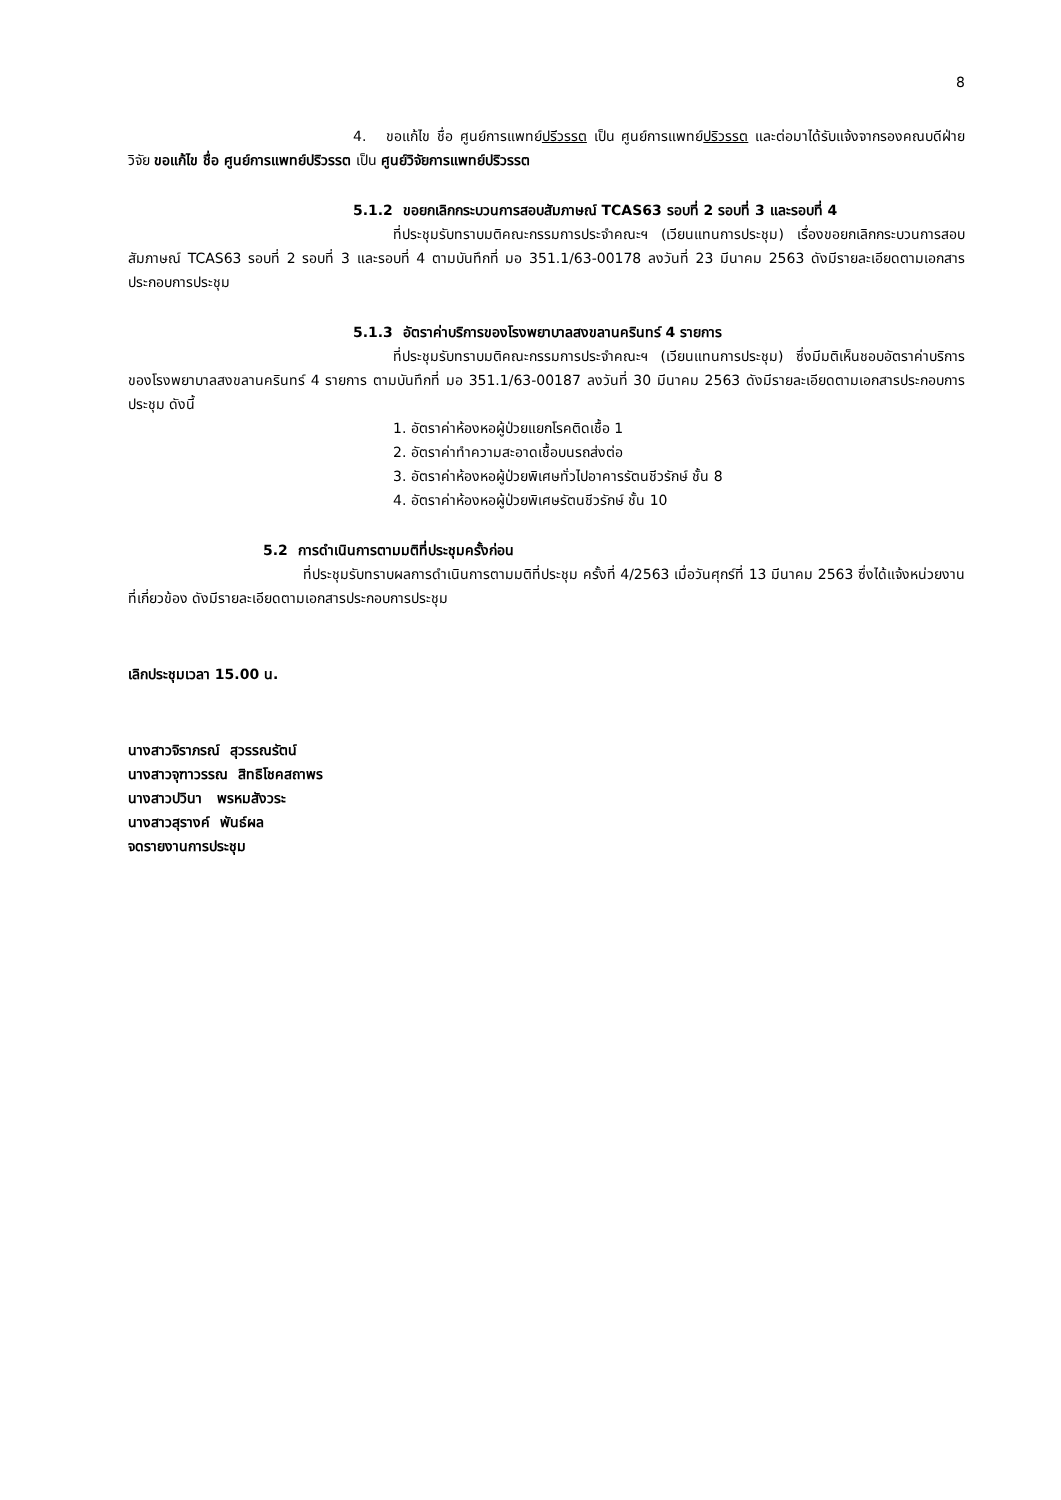8
4. ขอแก้ไข ชื่อ ศูนย์การแพทย์ปรีวรรต เป็น ศูนย์การแพทย์ปริวรรต และต่อมาได้รับแจ้งจากรองคณบดีฝ่ายวิจัย ขอแก้ไข ชื่อ ศูนย์การแพทย์ปริวรรต เป็น ศูนย์วิจัยการแพทย์ปริวรรต
5.1.2 ขอยกเลิกกระบวนการสอบสัมภาษณ์ TCAS63 รอบที่ 2 รอบที่ 3 และรอบที่ 4
ที่ประชุมรับทราบมติคณะกรรมการประจำคณะฯ (เวียนแทนการประชุม) เรื่องขอยกเลิกกระบวนการสอบสัมภาษณ์ TCAS63 รอบที่ 2 รอบที่ 3 และรอบที่ 4 ตามบันทึกที่ มอ 351.1/63-00178 ลงวันที่ 23 มีนาคม 2563 ดังมีรายละเอียดตามเอกสารประกอบการประชุม
5.1.3 อัตราค่าบริการของโรงพยาบาลสงขลานครินทร์ 4 รายการ
ที่ประชุมรับทราบมติคณะกรรมการประจำคณะฯ (เวียนแทนการประชุม) ซึ่งมีมติเห็นชอบอัตราค่าบริการของโรงพยาบาลสงขลานครินทร์ 4 รายการ ตามบันทึกที่ มอ 351.1/63-00187 ลงวันที่ 30 มีนาคม 2563 ดังมีรายละเอียดตามเอกสารประกอบการประชุม ดังนี้
1. อัตราค่าห้องหอผู้ป่วยแยกโรคติดเชื้อ 1
2. อัตราค่าทำความสะอาดเชื้อบนรถส่งต่อ
3. อัตราค่าห้องหอผู้ป่วยพิเศษทั่วไปอาคารรัตนชีวรักษ์ ชั้น 8
4. อัตราค่าห้องหอผู้ป่วยพิเศษรัตนชีวรักษ์ ชั้น 10
5.2 การดำเนินการตามมติที่ประชุมครั้งก่อน
ที่ประชุมรับทราบผลการดำเนินการตามมติที่ประชุม ครั้งที่ 4/2563 เมื่อวันศุกร์ที่ 13 มีนาคม 2563 ซึ่งได้แจ้งหน่วยงานที่เกี่ยวข้อง ดังมีรายละเอียดตามเอกสารประกอบการประชุม
เลิกประชุมเวลา 15.00 น.
นางสาวจิราภรณ์ สุวรรณรัตน์
นางสาวจุฑาวรรณ สิทธิโชคสถาพร
นางสาวปวินา พรหมสังวระ
นางสาวสุรางค์ พันธ์ผล
จดรายงานการประชุม